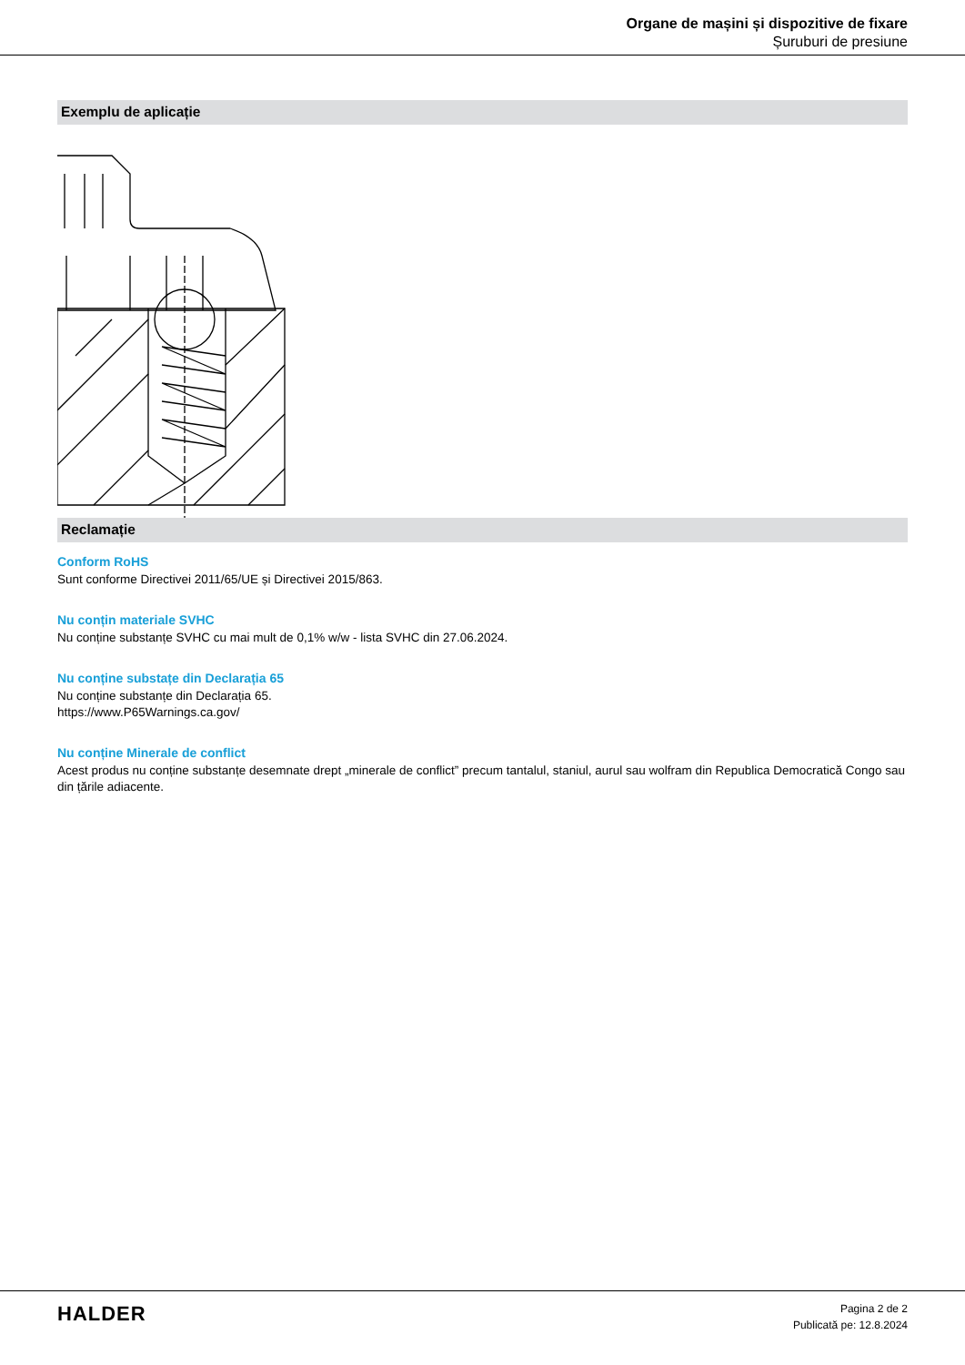Organe de mașini și dispozitive de fixare
Șuruburi de presiune
Exemplu de aplicație
Reclamație
Conform RoHS
Sunt conforme Directivei 2011/65/UE și Directivei 2015/863.
Nu conțin materiale SVHC
Nu conține substanțe SVHC cu mai mult de 0,1% w/w - lista SVHC din 27.06.2024.
Nu conține substațe din Declarația 65
Nu conține substanțe din Declarația 65.
https://www.P65Warnings.ca.gov/
Nu conține Minerale de conflict
Acest produs nu conține substanțe desemnate drept „minerale de conflict” precum tantalul, staniul, aurul sau wolfram din Republica Democratică Congo sau din țările adiacente.
HALDER
Pagina 2 de 2
Publicată pe: 12.8.2024